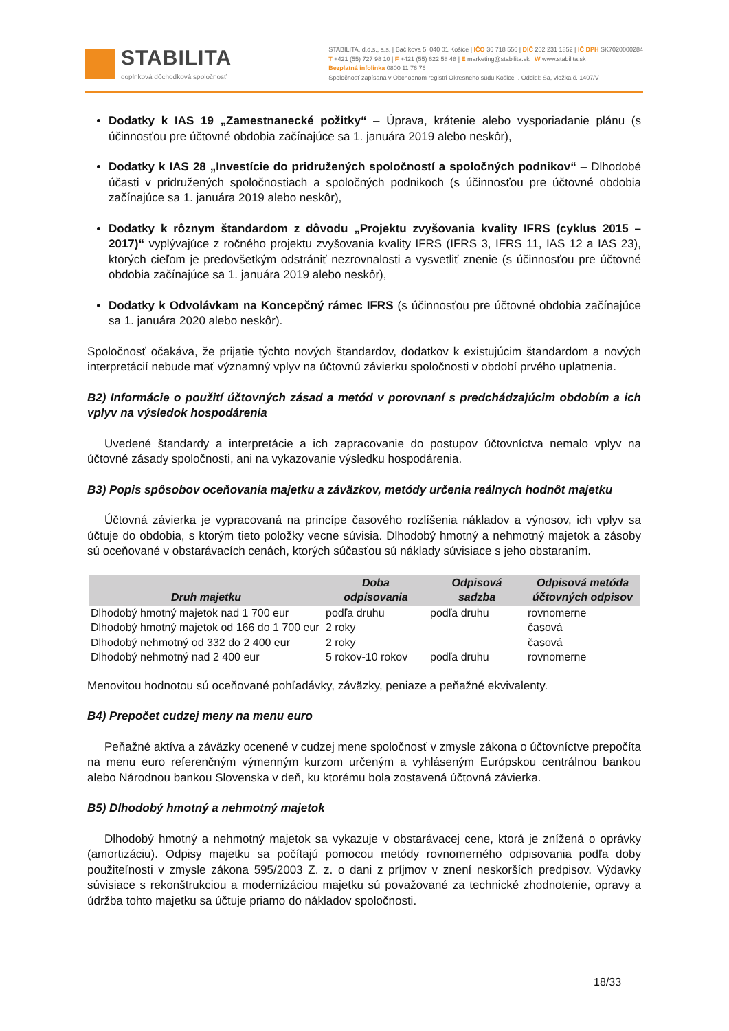STABILITA
doplnková dôchodková spoločnosť
STABILITA, d.d.s., a.s. | Bačíkova 5, 040 01 Košice | IČO 36 718 556 | DIČ 202 231 1852 | IČ DPH SK7020000284
T +421 (55) 727 98 10 | F +421 (55) 622 58 48 | E marketing@stabilita.sk | W www.stabilita.sk
Bezplatná infolinka 0800 11 76 76
Spoločnosť zapísaná v Obchodnom registri Okresného súdu Košice I. Oddiel: Sa, vložka č. 1407/V
Dodatky k IAS 19 „Zamestnanecké požitky“ – Úprava, krátenie alebo vysporiadanie plánu (s účinnosťou pre účtovné obdobia začínajúce sa 1. januára 2019 alebo neskôr),
Dodatky k IAS 28 „Investície do pridružených spoločností a spoločných podnikov“ – Dlhodobé účasti v pridružených spoločnostiach a spoločných podnikoch (s účinnosťou pre účtovné obdobia začínajúce sa 1. januára 2019 alebo neskôr),
Dodatky k rôznym štandardom z dôvodu „Projektu zvyšovania kvality IFRS (cyklus 2015 – 2017)“ vyplývajúce z ročného projektu zvyšovania kvality IFRS (IFRS 3, IFRS 11, IAS 12 a IAS 23), ktorých cieľom je predovšetkým odstrániť nezrovnalosti a vysvetliť znenie (s účinnosťou pre účtovné obdobia začínajúce sa 1. januára 2019 alebo neskôr),
Dodatky k Odvolávkam na Koncepčný rámec IFRS (s účinnosťou pre účtovné obdobia začínajúce sa 1. januára 2020 alebo neskôr).
Spoločnosť očakáva, že prijatie týchto nových štandardov, dodatkov k existujúcim štandardom a nových interpretácií nebude mať významný vplyv na účtovnú závierku spoločnosti v období prvého uplatnenia.
B2) Informácie o použití účtovných zásad a metód v porovnaní s predchádzajúcim obdobím a ich vplyv na výsledok hospodárenia
Uvedené štandardy a interpretácie a ich zapracovanie do postupov účtovníctva nemalo vplyv na účtovné zásady spoločnosti, ani na vykazovanie výsledku hospodárenia.
B3) Popis spôsobov oceňovania majetku a záväzkov, metódy určenia reálnych hodnôt majetku
Účtovná závierka je vypracovaná na princípe časového rozlíšenia nákladov a výnosov, ich vplyv sa účtuje do obdobia, s ktorým tieto položky vecne súvisia. Dlhodobý hmotný a nehmotný majetok a zásoby sú oceňované v obstarávacích cenách, ktorých súčasťou sú náklady súvisiace s jeho obstaraním.
| Druh majetku | Doba odpisovania | Odpisová sadzba | Odpisová metóda účtovných odpisov |
| --- | --- | --- | --- |
| Dlhodobý hmotný majetok nad 1 700 eur | podľa druhu | podľa druhu | rovnomerne |
| Dlhodobý hmotný majetok od 166 do 1 700 eur | 2 roky | | časová |
| Dlhodobý nehmotný od 332 do 2 400 eur | 2 roky | | časová |
| Dlhodobý nehmotný nad 2 400 eur | 5 rokov-10 rokov | podľa druhu | rovnomerne |
Menovitou hodnotou sú oceňované pohľadávky, záväzky, peniaze a peňažné ekvivalenty.
B4) Prepočet cudzej meny na menu euro
Peňažné aktíva a záväzky ocenené v cudzej mene spoločnosť v zmysle zákona o účtovníctve prepočíta na menu euro referenčným výmenným kurzom určeným a vyhláseným Európskou centrálnou bankou alebo Národnou bankou Slovenska v deň, ku ktorému bola zostavená účtovná závierka.
B5) Dlhodobý hmotný a nehmotný majetok
Dlhodobý hmotný a nehmotný majetok sa vykazuje v obstarávacej cene, ktorá je znížená o oprávky (amortizáciu). Odpisy majetku sa počítajú pomocou metódy rovnomerného odpisovania podľa doby použiteľnosti v zmysle zákona 595/2003 Z. z. o dani z príjmov v znení neskorších predpisov. Výdavky súvisiace s rekonštrukciou a modernizáciou majetku sú považované za technické zhodnotenie, opravy a údržba tohto majetku sa účtuje priamo do nákladov spoločnosti.
18/33